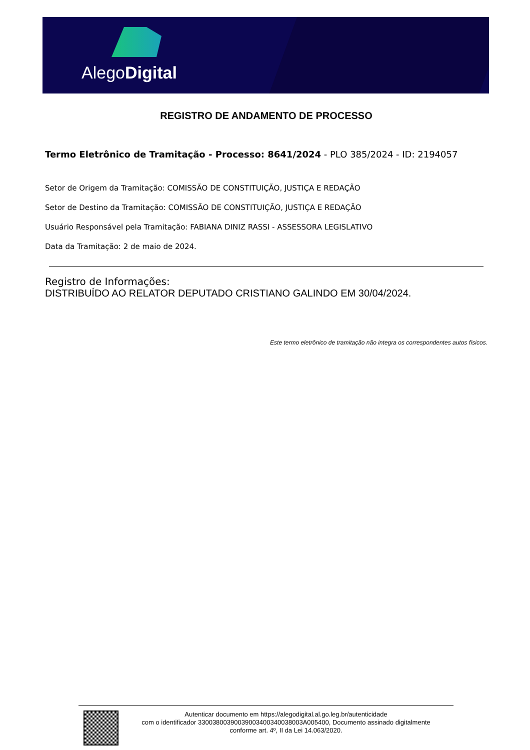AlegoDigital
REGISTRO DE ANDAMENTO DE PROCESSO
Termo Eletrônico de Tramitação - Processo: 8641/2024 - PLO 385/2024 - ID: 2194057
Setor de Origem da Tramitação: COMISSÃO DE CONSTITUIÇÃO, JUSTIÇA E REDAÇÃO
Setor de Destino da Tramitação: COMISSÃO DE CONSTITUIÇÃO, JUSTIÇA E REDAÇÃO
Usuário Responsável pela Tramitação: FABIANA DINIZ RASSI - ASSESSORA LEGISLATIVO
Data da Tramitação: 2 de maio de 2024.
Registro de Informações:
DISTRIBUÍDO AO RELATOR DEPUTADO CRISTIANO GALINDO EM 30/04/2024.
Este termo eletrônico de tramitação não integra os correspondentes autos físicos.
Autenticar documento em https://alegodigital.al.go.leg.br/autenticidade
com o identificador 3300380039003900340034003800​3A005400, Documento assinado digitalmente
conforme art. 4º, II da Lei 14.063/2020.